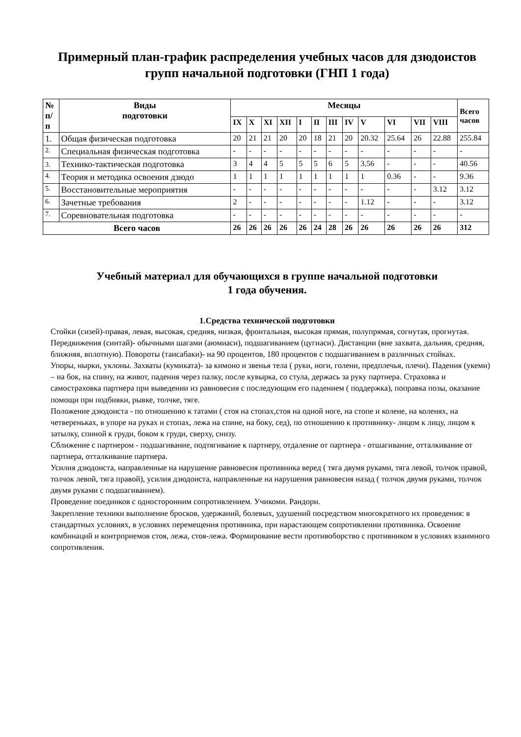Примерный план-график распределения учебных часов для дзюдоистов групп начальной подготовки (ГНП 1 года)
| № п/ п | Виды подготовки | Месяцы | | | | | | | | | | | | Всего часов |
| --- | --- | --- | --- | --- | --- | --- | --- | --- | --- | --- | --- | --- | --- | --- |
| | | IX | X | XI | XII | I | II | III | IV | V | VI | VII | VIII | |
| 1. | Общая физическая подготовка | 20 | 21 | 21 | 20 | 20 | 18 | 21 | 20 | 20.32 | 25.64 | 26 | 22.88 | 255.84 |
| 2. | Специальная физическая подготовка | - | - | - | - | - | - | - | - | - | - | - | - | - |
| 3. | Технико-тактическая подготовка | 3 | 4 | 4 | 5 | 5 | 5 | 6 | 5 | 3.56 | - | - | - | 40.56 |
| 4. | Теория и методика освоения дзюдо | 1 | 1 | 1 | 1 | 1 | 1 | 1 | 1 | 1 | 0.36 | - | - | 9.36 |
| 5. | Восстановительные мероприятия | - | - | - | - | - | - | - | - | - | - | - | 3.12 | 3.12 |
| 6. | Зачетные требования | 2 | - | - | - | - | - | - | - | 1.12 | - | - | - | 3.12 |
| 7. | Соревновательная подготовка | - | - | - | - | - | - | - | - | - | - | - | - | - |
| Всего часов | | 26 | 26 | 26 | 26 | 26 | 24 | 28 | 26 | 26 | 26 | 26 | 26 | 312 |
Учебный материал для обучающихся в группе начальной подготовки
1 года обучения.
1.Средства технической подготовки
Стойки (сизей)-правая, левая, высокая, средняя, низкая, фронтальная, высокая прямая, полупрямая, согнутая, прогнутая.
Передвижения (синтай)- обычными шагами (аюмиаси), подшагиванием (цугиаси). Дистанции (вне захвата, дальняя, средняя, ближняя, вплотную). Повороты (таисабаки)- на 90 процентов, 180 процентов с подшагиванием в различных стойках.
Упоры, нырки, уклоны. Захваты (кумиката)- за кимоно и звенья тела ( руки, ноги, голени, предплечья, плечи). Падения (укеми) – на бок, на спину, на живот, падения через палку, после кувырка, со стула, держась за руку партнера. Страховка и самостраховка партнера при выведении из равновесия с последующим его падением ( поддержка), поправка позы, оказание помощи при подбивки, рывке, толчке, тяге.
Положение дзюдоиста - по отношению к татами ( стоя на стопах,стоя на одной ноге, на стопе и колене, на коленях, на четвереньках, в упоре на руках и стопах, лежа на спине, на боку, сед), по отношению к противнику- лицом к лицу, лицом к затылку, спиной к груди, боком к груди, сверху, снизу.
Сближение с партнером - подшагивание, подтягивание к партнеру, отдаление от партнера - отшагивание, отталкивание от партнера, отталкивание партнера.
Усилия дзюдоиста, направленные на нарушение равновесия противника веред ( тяга двумя руками, тяга левой, толчок правой, толчок левой, тяга правой), усилия дзюдоиста, направленные на нарушения равновесия назад ( толчок двумя руками, толчок двумя руками с подшагиванием).
Проведение поединков с односторонним сопротивлением. Учикоми. Рандори.
Закрепление техники выполнение бросков, удержаний, болевых, удушений посредством многократного их проведения: в стандартных условиях, в условиях перемещения противника, при нарастающем сопротивлении противника. Освоение комбинаций и контрприемов стоя, лежа, стоя-лежа. Формирование вести противоборство с противником в условиях взаимного сопротивления.